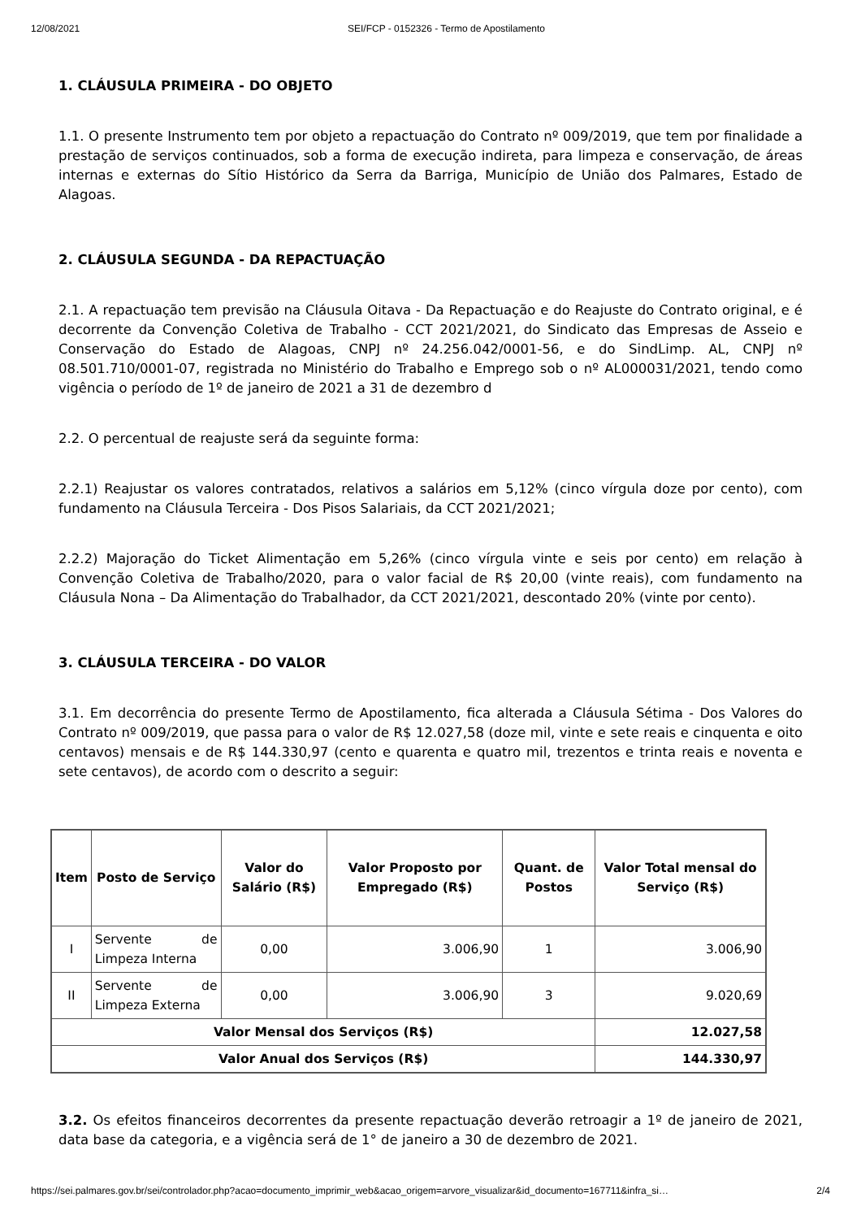12/08/2021 SEI/FCP - 0152326 - Termo de Apostilamento
1. CLÁUSULA PRIMEIRA - DO OBJETO
1.1. O presente Instrumento tem por objeto a repactuação do Contrato nº 009/2019, que tem por finalidade a prestação de serviços continuados, sob a forma de execução indireta, para limpeza e conservação, de áreas internas e externas do Sítio Histórico da Serra da Barriga, Município de União dos Palmares, Estado de Alagoas.
2. CLÁUSULA SEGUNDA - DA REPACTUAÇÃO
2.1. A repactuação tem previsão na Cláusula Oitava - Da Repactuação e do Reajuste do Contrato original, e é decorrente da Convenção Coletiva de Trabalho - CCT 2021/2021, do Sindicato das Empresas de Asseio e Conservação do Estado de Alagoas, CNPJ nº 24.256.042/0001-56, e do SindLimp. AL, CNPJ nº 08.501.710/0001-07, registrada no Ministério do Trabalho e Emprego sob o nº AL000031/2021, tendo como vigência o período de 1º de janeiro de 2021 a 31 de dezembro d
2.2. O percentual de reajuste será da seguinte forma:
2.2.1) Reajustar os valores contratados, relativos a salários em 5,12% (cinco vírgula doze por cento), com fundamento na Cláusula Terceira - Dos Pisos Salariais, da CCT 2021/2021;
2.2.2) Majoração do Ticket Alimentação em 5,26% (cinco vírgula vinte e seis por cento) em relação à Convenção Coletiva de Trabalho/2020, para o valor facial de R$ 20,00 (vinte reais), com fundamento na Cláusula Nona – Da Alimentação do Trabalhador, da CCT 2021/2021, descontado 20% (vinte por cento).
3. CLÁUSULA TERCEIRA - DO VALOR
3.1. Em decorrência do presente Termo de Apostilamento, fica alterada a Cláusula Sétima - Dos Valores do Contrato nº 009/2019, que passa para o valor de R$ 12.027,58 (doze mil, vinte e sete reais e cinquenta e oito centavos) mensais e de R$ 144.330,97 (cento e quarenta e quatro mil, trezentos e trinta reais e noventa e sete centavos), de acordo com o descrito a seguir:
| Item | Posto de Serviço | Valor do Salário (R$) | Valor Proposto por Empregado (R$) | Quant. de Postos | Valor Total mensal do Serviço (R$) |
| --- | --- | --- | --- | --- | --- |
| I | Servente de Limpeza Interna | 0,00 | 3.006,90 | 1 | 3.006,90 |
| II | Servente de Limpeza Externa | 0,00 | 3.006,90 | 3 | 9.020,69 |
| Valor Mensal dos Serviços (R$) | | | | | 12.027,58 |
| Valor Anual dos Serviços (R$) | | | | | 144.330,97 |
3.2. Os efeitos financeiros decorrentes da presente repactuação deverão retroagir a 1º de janeiro de 2021, data base da categoria, e a vigência será de 1° de janeiro a 30 de dezembro de 2021.
https://sei.palmares.gov.br/sei/controlador.php?acao=documento_imprimir_web&acao_origem=arvore_visualizar&id_documento=167711&infra_si… 2/4